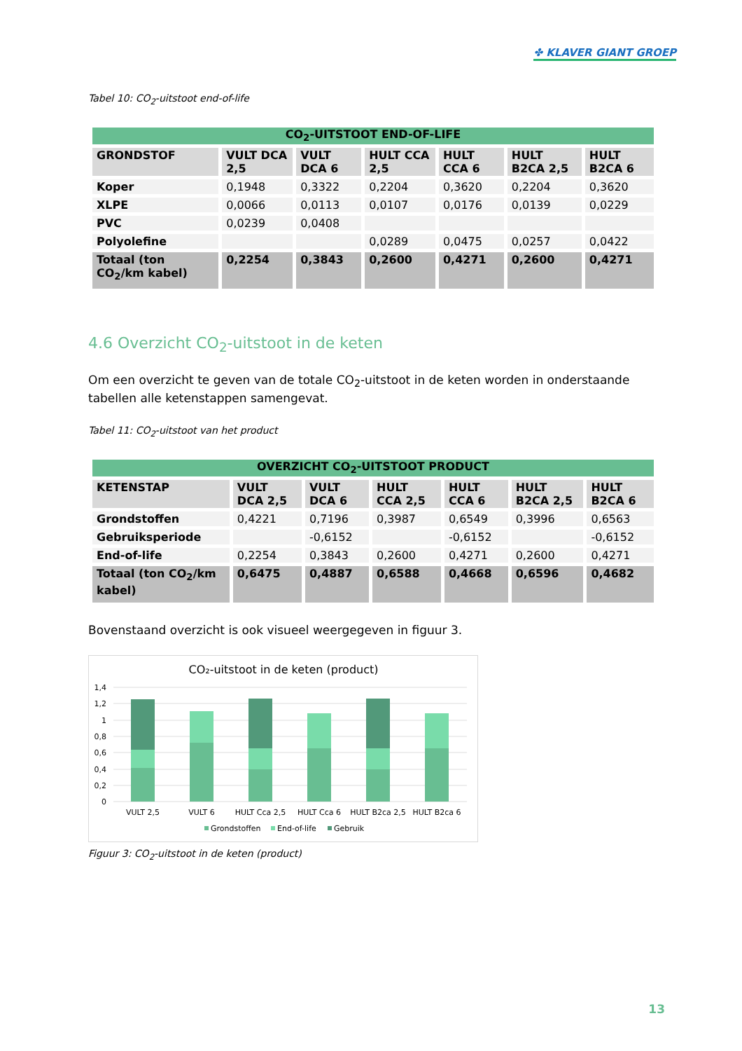✤ KLAVER GIANT GROEP
Tabel 10: CO<sub>2</sub>-uitstoot end-of-life
| CO<sub>2</sub>-UITSTOOT END-OF-LIFE | | | | | | |
| --- | --- | --- | --- | --- | --- | --- |
| GRONDSTOF | VULT DCA 2,5 | VULT DCA 6 | HULT CCA 2,5 | HULT CCA 6 | HULT B2CA 2,5 | HULT B2CA 6 |
| Koper | 0,1948 | 0,3322 | 0,2204 | 0,3620 | 0,2204 | 0,3620 |
| XLPE | 0,0066 | 0,0113 | 0,0107 | 0,0176 | 0,0139 | 0,0229 |
| PVC | 0,0239 | 0,0408 | | | | |
| Polyolefine | | | 0,0289 | 0,0475 | 0,0257 | 0,0422 |
| Totaal (ton CO<sub>2</sub>/km kabel) | 0,2254 | 0,3843 | 0,2600 | 0,4271 | 0,2600 | 0,4271 |
4.6 Overzicht CO<sub>2</sub>-uitstoot in de keten
Om een overzicht te geven van de totale CO<sub>2</sub>-uitstoot in de keten worden in onderstaande tabellen alle ketenstappen samengevat.
Tabel 11: CO<sub>2</sub>-uitstoot van het product
| OVERZICHT CO<sub>2</sub>-UITSTOOT PRODUCT | | | | | | |
| --- | --- | --- | --- | --- | --- | --- |
| KETENSTAP | VULT DCA 2,5 | VULT DCA 6 | HULT CCA 2,5 | HULT CCA 6 | HULT B2CA 2,5 | HULT B2CA 6 |
| Grondstoffen | 0,4221 | 0,7196 | 0,3987 | 0,6549 | 0,3996 | 0,6563 |
| Gebruiksperiode | | -0,6152 | | -0,6152 | | -0,6152 |
| End-of-life | 0,2254 | 0,3843 | 0,2600 | 0,4271 | 0,2600 | 0,4271 |
| Totaal (ton CO<sub>2</sub>/km kabel) | 0,6475 | 0,4887 | 0,6588 | 0,4668 | 0,6596 | 0,4682 |
Bovenstaand overzicht is ook visueel weergegeven in figuur 3.
CO₂-uitstoot in de keten (product)
1,4
1,2
1
0,8
0,6
0,4
0,2
0
VULT 2,5
VULT 6
HULT Cca 2,5
HULT Cca 6
HULT B2ca 2,5
HULT B2ca 6
Grondstoffen
End-of-life
Gebruik
Figuur 3: CO<sub>2</sub>-uitstoot in de keten (product)
13